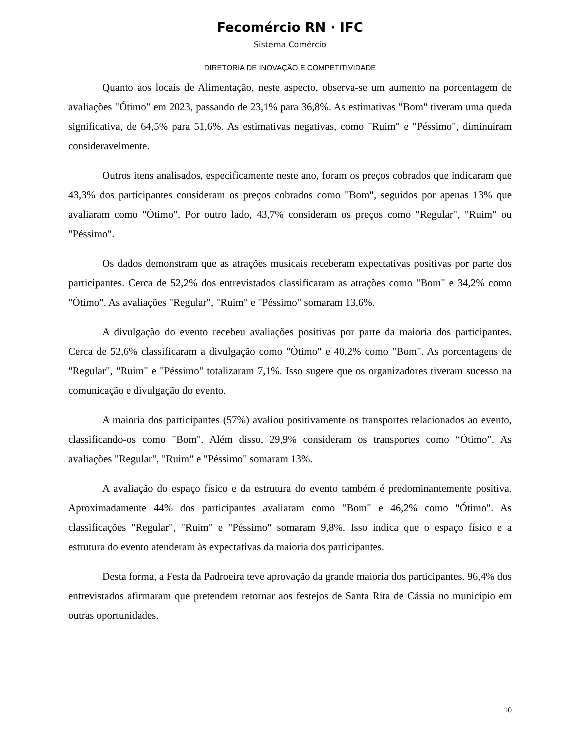Fecomércio RN · IFC
Sistema Comércio
DIRETORIA DE INOVAÇÃO E COMPETITIVIDADE
Quanto aos locais de Alimentação, neste aspecto, observa-se um aumento na porcentagem de avaliações "Ótimo" em 2023, passando de 23,1% para 36,8%. As estimativas "Bom" tiveram uma queda significativa, de 64,5% para 51,6%. As estimativas negativas, como "Ruim" e "Péssimo", diminuíram consideravelmente.
Outros itens analisados, especificamente neste ano, foram os preços cobrados que indicaram que 43,3% dos participantes consideram os preços cobrados como "Bom", seguidos por apenas 13% que avaliaram como "Ótimo". Por outro lado, 43,7% consideram os preços como "Regular", "Ruim" ou "Péssimo".
Os dados demonstram que as atrações musicais receberam expectativas positivas por parte dos participantes. Cerca de 52,2% dos entrevistados classificaram as atrações como "Bom" e 34,2% como "Ótimo". As avaliações "Regular", "Ruim" e "Péssimo" somaram 13,6%.
A divulgação do evento recebeu avaliações positivas por parte da maioria dos participantes. Cerca de 52,6% classificaram a divulgação como "Ótimo" e 40,2% como "Bom". As porcentagens de "Regular", "Ruim" e "Péssimo" totalizaram 7,1%. Isso sugere que os organizadores tiveram sucesso na comunicação e divulgação do evento.
A maioria dos participantes (57%) avaliou positivamente os transportes relacionados ao evento, classificando-os como "Bom". Além disso, 29,9% consideram os transportes como “Ótimo”. As avaliações "Regular", "Ruim" e "Péssimo" somaram 13%.
A avaliação do espaço físico e da estrutura do evento também é predominantemente positiva. Aproximadamente 44% dos participantes avaliaram como "Bom" e 46,2% como "Ótimo". As classificações "Regular", "Ruim" e "Péssimo" somaram 9,8%. Isso indica que o espaço físico e a estrutura do evento atenderam às expectativas da maioria dos participantes.
Desta forma, a Festa da Padroeira teve aprovação da grande maioria dos participantes. 96,4% dos entrevistados afirmaram que pretendem retornar aos festejos de Santa Rita de Cássia no município em outras oportunidades.
10